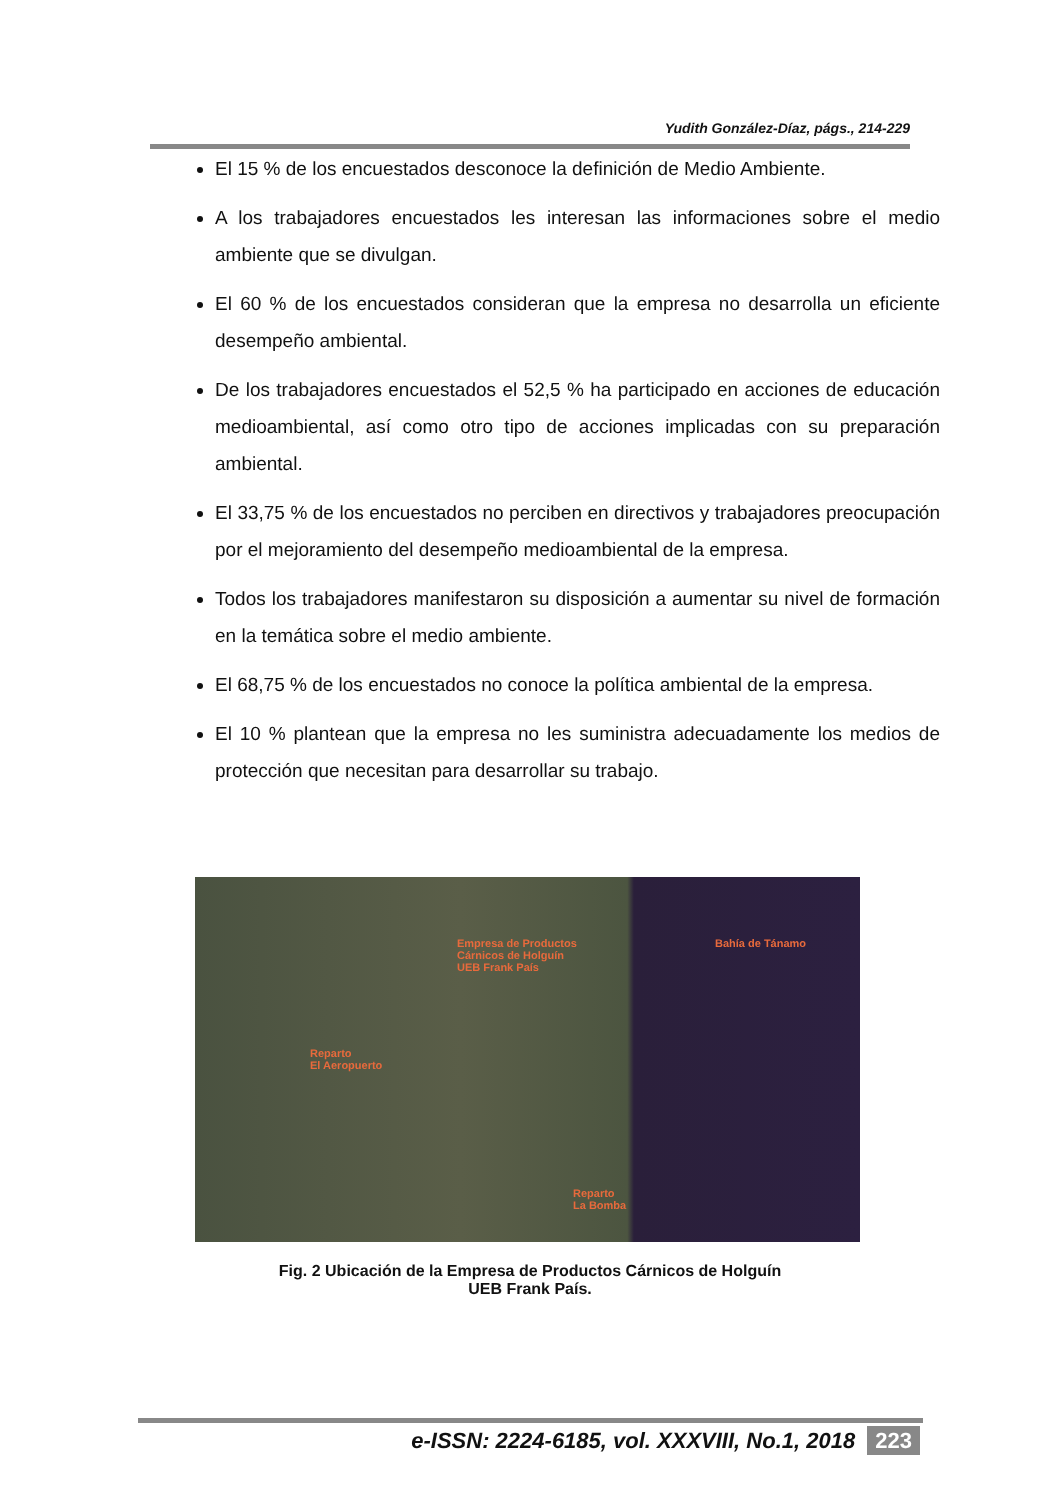Yudith González-Díaz, págs., 214-229
El 15 % de los encuestados desconoce la definición de Medio Ambiente.
A los trabajadores encuestados les interesan las informaciones sobre el medio ambiente que se divulgan.
El 60 % de los encuestados consideran que la empresa no desarrolla un eficiente desempeño ambiental.
De los trabajadores encuestados el 52,5 % ha participado en acciones de educación medioambiental, así como otro tipo de acciones implicadas con su preparación ambiental.
El 33,75 % de los encuestados no perciben en directivos y trabajadores preocupación por el mejoramiento del desempeño medioambiental de la empresa.
Todos los trabajadores manifestaron su disposición a aumentar su nivel de formación en la temática sobre el medio ambiente.
El 68,75 % de los encuestados no conoce la política ambiental de la empresa.
El 10 % plantean que la empresa no les suministra adecuadamente los medios de protección que necesitan para desarrollar su trabajo.
Empresa de Productos
Cárnicos de Holguín
UEB Frank País
Bahía de Tánamo
Reparto
El Aeropuerto
Reparto
La Bomba
Fig. 2 Ubicación de la Empresa de Productos Cárnicos de Holguín
UEB Frank País.
e-ISSN: 2224-6185, vol. XXXVIII, No.1, 2018 223